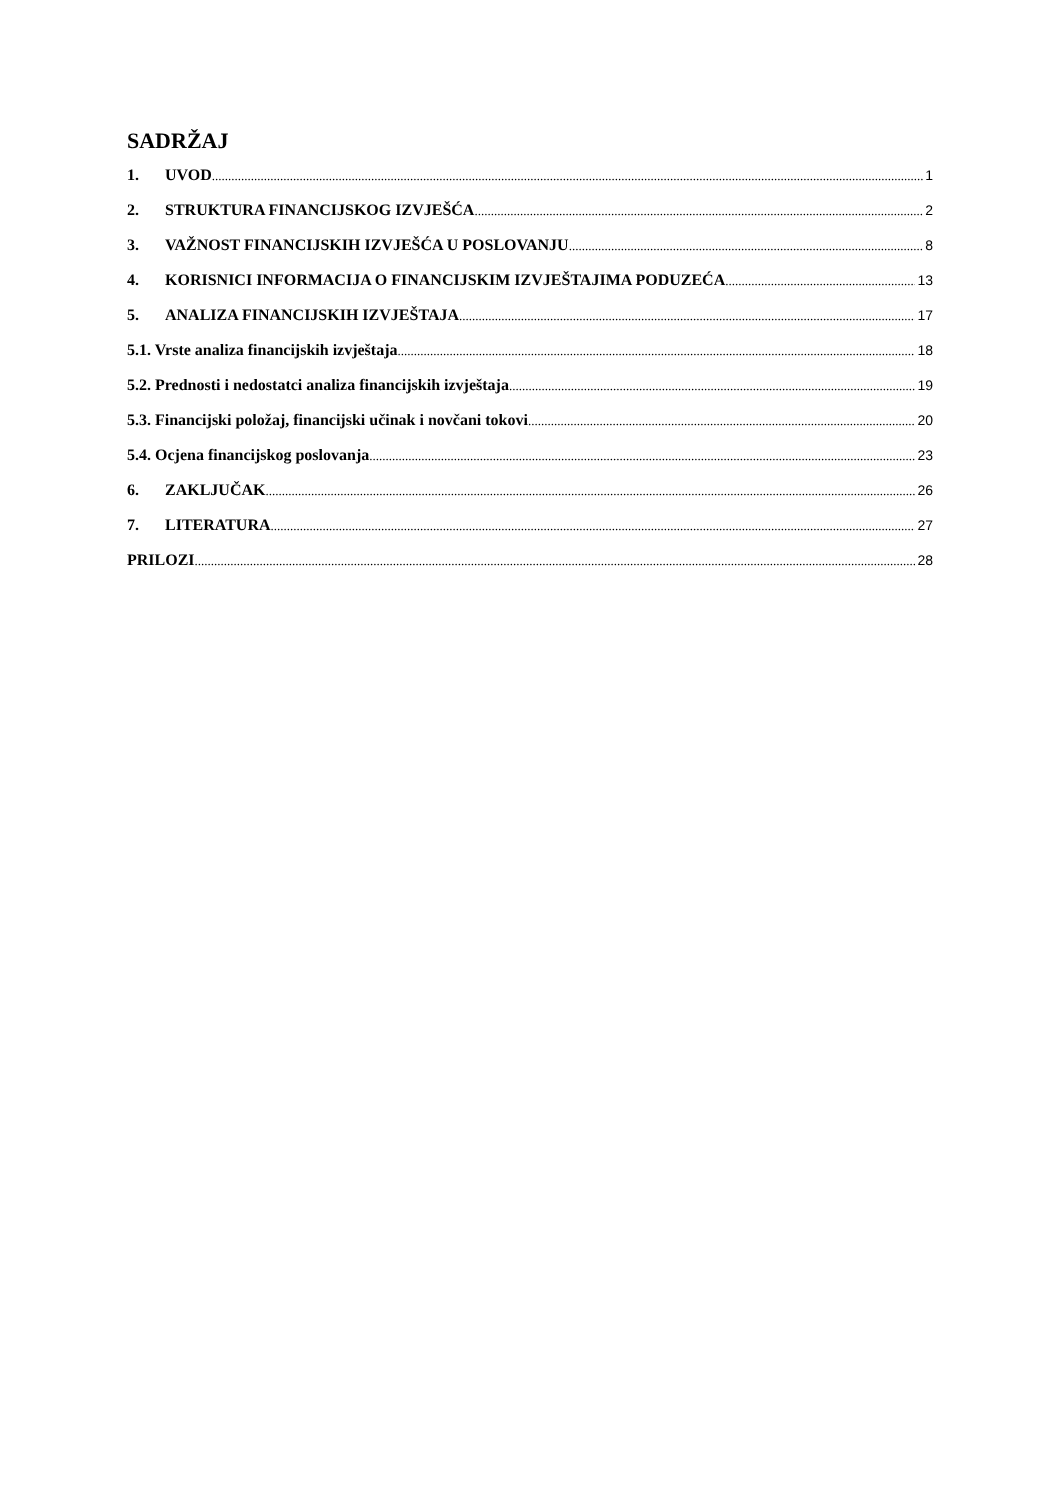SADRŽAJ
1. UVOD 1
2. STRUKTURA FINANCIJSKOG IZVJEŠĆA 2
3. VAŽNOST FINANCIJSKIH IZVJEŠĆA U POSLOVANJU 8
4. KORISNICI INFORMACIJA O FINANCIJSKIM IZVJEŠTAJIMA PODUZEĆA 13
5. ANALIZA FINANCIJSKIH IZVJEŠTAJA 17
5.1. Vrste analiza financijskih izvještaja 18
5.2. Prednosti i nedostatci analiza financijskih izvještaja 19
5.3. Financijski položaj, financijski učinak i novčani tokovi 20
5.4. Ocjena financijskog poslovanja 23
6. ZAKLJUČAK 26
7. LITERATURA 27
PRILOZI 28